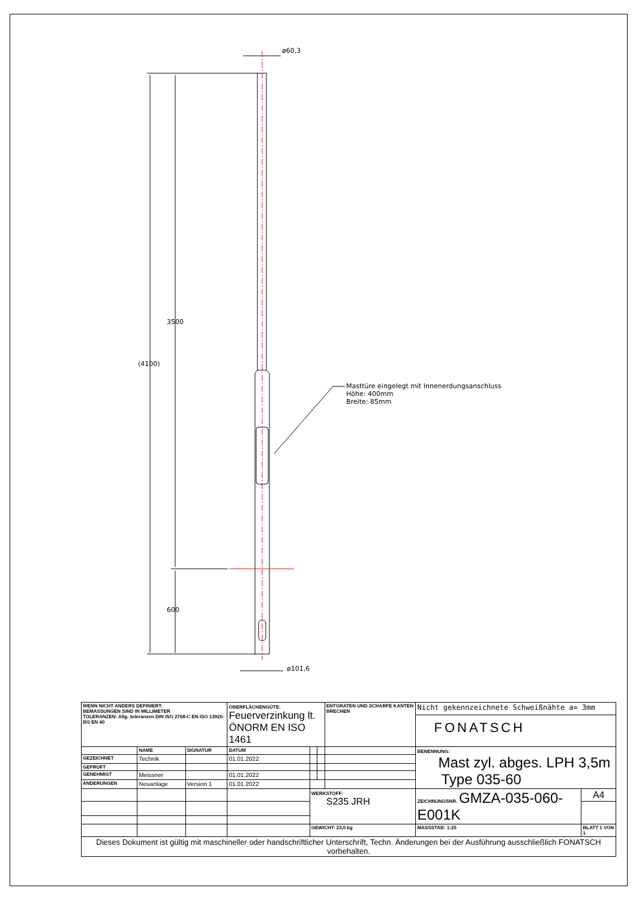ø60,3
ø101,6
3500
(4100)
600
Masttüre eingelegt mit Innenerdungsanschluss
Höhe: 400mm
Breite: 85mm
| WENN NICHT ANDERS DEFINIERT: BEMASSUNGEN SIND IN MILLIMETER TOLERANZEN: Allg. toleranzen DIN ISO 2768-C EN ISO 13920-BG EN 40 | | | OBERFLÄCHENGÜTE: Feuerverzinkung lt. ÖNORM EN ISO 1461 | | | ENTGRATEN UND SCHARFE KANTEN BRECHEN | Nicht gekennzeichnete Schweißnähte a= 3mm | | |
| | | | | | | | FONATSCH | | |
| | NAME | SIGNATUR | DATUM | | | | BENENNUNG: Mast zyl. abges. LPH 3,5m Type 035-60 | | |
| GEZEICHNET | Technik | | 01.01.2022 | | | | | | |
| GEPRÜFT | | | | | | | | | |
| GENEHMIGT | Meissner | | 01.01.2022 | | | | | | |
| ÄNDERUNGEN | Neuanlage | Version 1 | 01.01.2022 | | | | | | |
| | | | | WERKSTOFF: S235 JRH | | | ZEICHNUNGSNR. GMZA-035-060-E001K | | A4 |
| | | | | GEWICHT: 23,0 kg | | | MASSSTAB: 1:25 | BLATT 1 VON 1 | |
| Dieses Dokument ist gültig mit maschineller oder handschriftlicher Unterschrift, Techn. Änderungen bei der Ausführung ausschließlich FONATSCH vorbehalten. | | | | | | | | | |